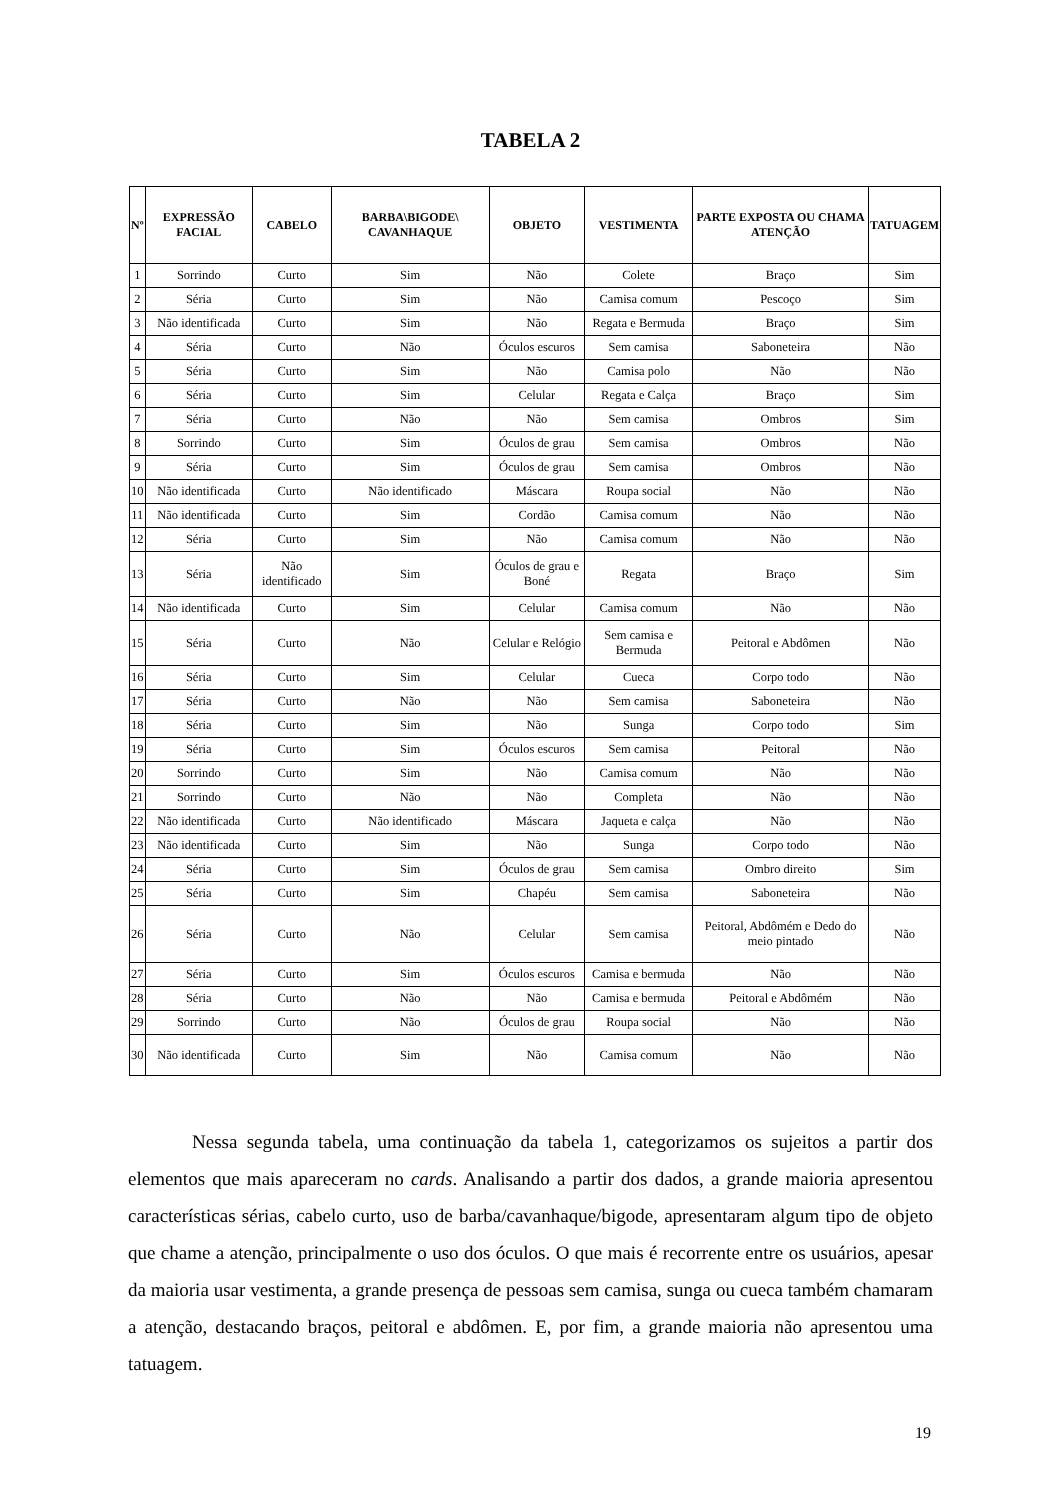TABELA 2
| Nº | EXPRESSÃO FACIAL | CABELO | BARBA\BIGODE\ CAVANHAQUE | OBJETO | VESTIMENTA | PARTE EXPOSTA OU CHAMA ATENÇÃO | TATUAGEM |
| --- | --- | --- | --- | --- | --- | --- | --- |
| 1 | Sorrindo | Curto | Sim | Não | Colete | Braço | Sim |
| 2 | Séria | Curto | Sim | Não | Camisa comum | Pescoço | Sim |
| 3 | Não identificada | Curto | Sim | Não | Regata e Bermuda | Braço | Sim |
| 4 | Séria | Curto | Não | Óculos escuros | Sem camisa | Saboneteira | Não |
| 5 | Séria | Curto | Sim | Não | Camisa polo | Não | Não |
| 6 | Séria | Curto | Sim | Celular | Regata e Calça | Braço | Sim |
| 7 | Séria | Curto | Não | Não | Sem camisa | Ombros | Sim |
| 8 | Sorrindo | Curto | Sim | Óculos de grau | Sem camisa | Ombros | Não |
| 9 | Séria | Curto | Sim | Óculos de grau | Sem camisa | Ombros | Não |
| 10 | Não identificada | Curto | Não identificado | Máscara | Roupa social | Não | Não |
| 11 | Não identificada | Curto | Sim | Cordão | Camisa comum | Não | Não |
| 12 | Séria | Curto | Sim | Não | Camisa comum | Não | Não |
| 13 | Séria | Não identificado | Sim | Óculos de grau e Boné | Regata | Braço | Sim |
| 14 | Não identificada | Curto | Sim | Celular | Camisa comum | Não | Não |
| 15 | Séria | Curto | Não | Celular e Relógio | Sem camisa e Bermuda | Peitoral e Abdômen | Não |
| 16 | Séria | Curto | Sim | Celular | Cueca | Corpo todo | Não |
| 17 | Séria | Curto | Não | Não | Sem camisa | Saboneteira | Não |
| 18 | Séria | Curto | Sim | Não | Sunga | Corpo todo | Sim |
| 19 | Séria | Curto | Sim | Óculos escuros | Sem camisa | Peitoral | Não |
| 20 | Sorrindo | Curto | Sim | Não | Camisa comum | Não | Não |
| 21 | Sorrindo | Curto | Não | Não | Completa | Não | Não |
| 22 | Não identificada | Curto | Não identificado | Máscara | Jaqueta e calça | Não | Não |
| 23 | Não identificada | Curto | Sim | Não | Sunga | Corpo todo | Não |
| 24 | Séria | Curto | Sim | Óculos de grau | Sem camisa | Ombro direito | Sim |
| 25 | Séria | Curto | Sim | Chapéu | Sem camisa | Saboneteira | Não |
| 26 | Séria | Curto | Não | Celular | Sem camisa | Peitoral, Abdômém e Dedo do meio pintado | Não |
| 27 | Séria | Curto | Sim | Óculos escuros | Camisa e bermuda | Não | Não |
| 28 | Séria | Curto | Não | Não | Camisa e bermuda | Peitoral e Abdômém | Não |
| 29 | Sorrindo | Curto | Não | Óculos de grau | Roupa social | Não | Não |
| 30 | Não identificada | Curto | Sim | Não | Camisa comum | Não | Não |
Nessa segunda tabela, uma continuação da tabela 1, categorizamos os sujeitos a partir dos elementos que mais apareceram no cards. Analisando a partir dos dados, a grande maioria apresentou características sérias, cabelo curto, uso de barba/cavanhaque/bigode, apresentaram algum tipo de objeto que chame a atenção, principalmente o uso dos óculos. O que mais é recorrente entre os usuários, apesar da maioria usar vestimenta, a grande presença de pessoas sem camisa, sunga ou cueca também chamaram a atenção, destacando braços, peitoral e abdômen. E, por fim, a grande maioria não apresentou uma tatuagem.
19